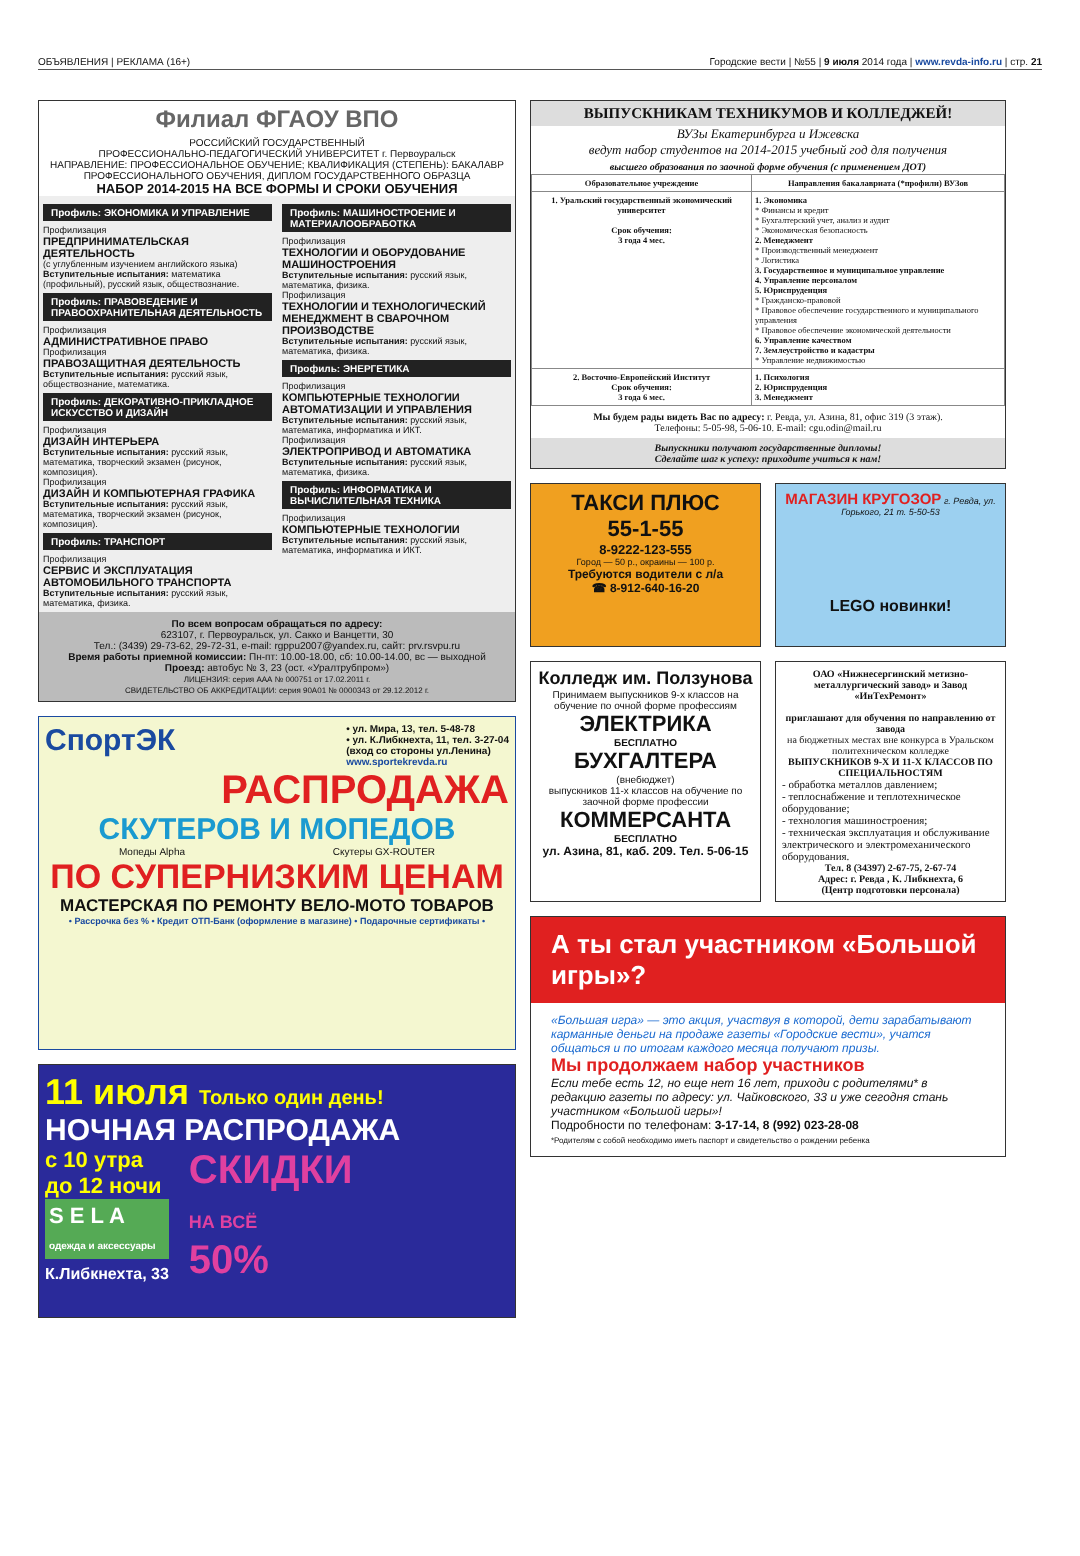ОБЪЯВЛЕНИЯ | РЕКЛАМА (16+) Городские вести | №55 | 9 июля 2014 года | www.revda-info.ru | стр. 21
Филиал ФГАОУ ВПО
РОССИЙСКИЙ ГОСУДАРСТВЕННЫЙ
ПРОФЕССИОНАЛЬНО-ПЕДАГОГИЧЕСКИЙ УНИВЕРСИТЕТ г. Первоуральск
НАПРАВЛЕНИЕ: ПРОФЕССИОНАЛЬНОЕ ОБУЧЕНИЕ; КВАЛИФИКАЦИЯ (СТЕПЕНЬ): БАКАЛАВР ПРОФЕССИОНАЛЬНОГО ОБУЧЕНИЯ, ДИПЛОМ ГОСУДАРСТВЕННОГО ОБРАЗЦА
НАБОР 2014-2015 НА ВСЕ ФОРМЫ И СРОКИ ОБУЧЕНИЯ
Профиль: ЭКОНОМИКА И УПРАВЛЕНИЕ
Профилизация
ПРЕДПРИНИМАТЕЛЬСКАЯ ДЕЯТЕЛЬНОСТЬ
(с углубленным изучением английского языка)
Вступительные испытания: математика (профильный), русский язык, обществознание.
Профиль: ПРАВОВЕДЕНИЕ И ПРАВООХРАНИТЕЛЬНАЯ ДЕЯТЕЛЬНОСТЬ
Профилизация
АДМИНИСТРАТИВНОЕ ПРАВО
Профилизация
ПРАВОЗАЩИТНАЯ ДЕЯТЕЛЬНОСТЬ
Вступительные испытания: русский язык, обществознание, математика.
Профиль: ДЕКОРАТИВНО-ПРИКЛАДНОЕ ИСКУССТВО И ДИЗАЙН
Профилизация
ДИЗАЙН ИНТЕРЬЕРА
Вступительные испытания: русский язык, математика, творческий экзамен (рисунок, композиция).
Профилизация
ДИЗАЙН И КОМПЬЮТЕРНАЯ ГРАФИКА
Вступительные испытания: русский язык, математика, творческий экзамен (рисунок, композиция).
Профиль: ТРАНСПОРТ
Профилизация
СЕРВИС И ЭКСПЛУАТАЦИЯ АВТОМОБИЛЬНОГО ТРАНСПОРТА
Вступительные испытания: русский язык, математика, физика.
Профиль: МАШИНОСТРОЕНИЕ И МАТЕРИАЛООБРАБОТКА
Профилизация
ТЕХНОЛОГИИ И ОБОРУДОВАНИЕ МАШИНОСТРОЕНИЯ
Вступительные испытания: русский язык, математика, физика.
Профилизация
ТЕХНОЛОГИИ И ТЕХНОЛОГИЧЕСКИЙ МЕНЕДЖМЕНТ В СВАРОЧНОМ ПРОИЗВОДСТВЕ
Вступительные испытания: русский язык, математика, физика.
Профиль: ЭНЕРГЕТИКА
Профилизация
КОМПЬЮТЕРНЫЕ ТЕХНОЛОГИИ АВТОМАТИЗАЦИИ И УПРАВЛЕНИЯ
Вступительные испытания: русский язык, математика, информатика и ИКТ.
Профилизация
ЭЛЕКТРОПРИВОД И АВТОМАТИКА
Вступительные испытания: русский язык, математика, физика.
Профиль: ИНФОРМАТИКА И ВЫЧИСЛИТЕЛЬНАЯ ТЕХНИКА
Профилизация
КОМПЬЮТЕРНЫЕ ТЕХНОЛОГИИ
Вступительные испытания: русский язык, математика, информатика и ИКТ.
По всем вопросам обращаться по адресу:
623107, г. Первоуральск, ул. Сакко и Ванцетти, 30
Тел.: (3439) 29-73-62, 29-72-31, e-mail: rgppu2007@yandex.ru, сайт: prv.rsvpu.ru
Время работы приемной комиссии: Пн-пт: 10.00-18.00, сб: 10.00-14.00, вс — выходной
Проезд: автобус № 3, 23 (ост. «Уралтрубпром»)
ЛИЦЕНЗИЯ: серия ААА № 000751 от 17.02.2011 г.
СВИДЕТЕЛЬСТВО ОБ АККРЕДИТАЦИИ: серия 90А01 № 0000343 от 29.12.2012 г.
СпортЭК
• ул. Мира, 13, тел. 5-48-78
• ул. К.Либкнехта, 11, тел. 3-27-04
(вход со стороны ул.Ленина)
www.sportekrevda.ru
РАСПРОДАЖА
СКУТЕРОВ И МОПЕДОВ
Мопеды Alpha Скутеры GX-ROUTER
ПО СУПЕРНИЗКИМ ЦЕНАМ
МАСТЕРСКАЯ ПО РЕМОНТУ ВЕЛО-МОТО ТОВАРОВ
• Рассрочка без % • Кредит ОТП-Банк (оформление в магазине) • Подарочные сертификаты •
11 июля Только один день!
НОЧНАЯ РАСПРОДАЖА
с 10 утра
до 12 ночи
S E L A
одежда и аксессуары
К.Либкнехта, 33
СКИДКИ
НА ВСЁ
50%
ВЫПУСКНИКАМ ТЕХНИКУМОВ И КОЛЛЕДЖЕЙ!
ВУЗы Екатеринбурга и Ижевска
ведут набор студентов на 2014-2015 учебный год для получения
высшего образования по заочной форме обучения (с применением ДОТ)
| Образовательное учреждение | Направления бакалавриата (*профили) ВУЗов |
| --- | --- |
| 1. Уральский государственный экономический университет Срок обучения: 3 года 4 мес. | 1. Экономика * Финансы и кредит * Бухгалтерский учет, анализ и аудит * Экономическая безопасность 2. Менеджмент * Производственный менеджмент * Логистика 3. Государственное и муниципальное управление 4. Управление персоналом 5. Юриспруденция * Гражданско-правовой * Правовое обеспечение государственного и муниципального управления * Правовое обеспечение экономической деятельности 6. Управление качеством 7. Землеустройство и кадастры * Управление недвижимостью |
| 2. Восточно-Европейский Институт Срок обучения: 3 года 6 мес. | 1. Психология 2. Юриспруденция 3. Менеджмент |
Мы будем рады видеть Вас по адресу: г. Ревда, ул. Азина, 81, офис 319 (3 этаж).
Телефоны: 5-05-98, 5-06-10. E-mail: cgu.odin@mail.ru
Выпускники получают государственные дипломы!
Сделайте шаг к успеху: приходите учиться к нам!
ТАКСИ ПЛЮС
55-1-55
8-9222-123-555
Город — 50 р., окраины — 100 р.
Требуются водители с л/а
☎ 8-912-640-16-20
МАГАЗИН КРУГОЗОР г. Ревда, ул. Горького, 21 т. 5-50-53
LEGO новинки!
Колледж им. Ползунова
Принимаем выпускников 9-х классов на обучение по очной форме профессиям
ЭЛЕКТРИКА
БЕСПЛАТНО
БУХГАЛТЕРА
(внебюджет)
выпускников 11-х классов на обучение по заочной форме профессии
КОММЕРСАНТА
БЕСПЛАТНО
ул. Азина, 81, каб. 209. Тел. 5-06-15
ОАО «Нижнесергинский метизно-металлургический завод» и Завод «ИнТехРемонт»
приглашают для обучения по направлению от завода
на бюджетных местах вне конкурса в Уральском политехническом колледже
ВЫПУСКНИКОВ 9-Х И 11-Х КЛАССОВ ПО СПЕЦИАЛЬНОСТЯМ
- обработка металлов давлением;
- теплоснабжение и теплотехническое оборудование;
- технология машиностроения;
- техническая эксплуатация и обслуживание электрического и электромеханического оборудования.
Тел. 8 (34397) 2-67-75, 2-67-74
Адрес: г. Ревда , К. Либкнехта, 6
(Центр подготовки персонала)
А ты стал участником «Большой игры»?
«Большая игра» — это акция, участвуя в которой, дети зарабатывают карманные деньги на продаже газеты «Городские вести», учатся общаться и по итогам каждого месяца получают призы.
Мы продолжаем набор участников
Если тебе есть 12, но еще нет 16 лет, приходи с родителями* в редакцию газеты по адресу: ул. Чайковского, 33 и уже сегодня стань участником «Большой игры»!
Подробности по телефонам: 3-17-14, 8 (992) 023-28-08
*Родителям с собой необходимо иметь паспорт и свидетельство о рождении ребенка